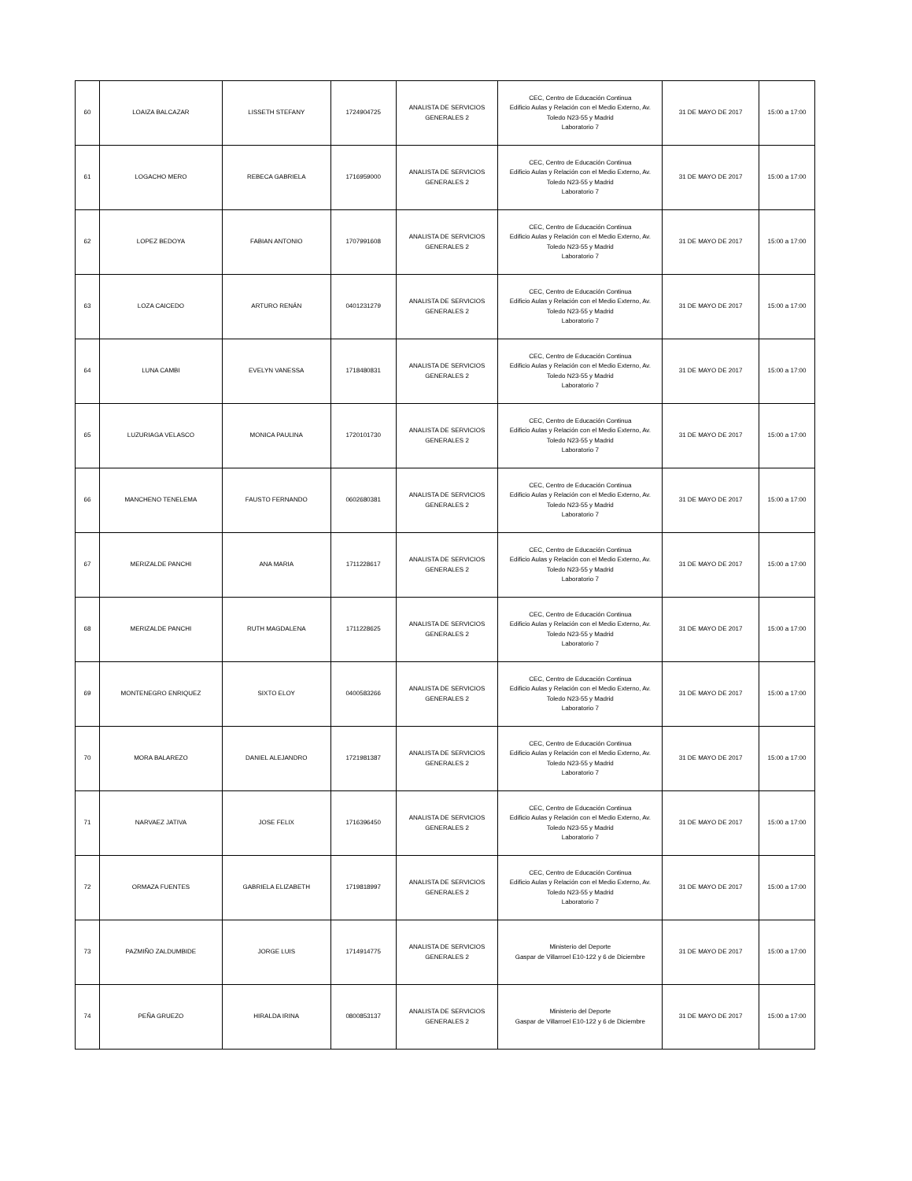| 60 | LOAIZA BALCAZAR | LISSETH STEFANY | 1724904725 | ANALISTA DE SERVICIOS GENERALES 2 | CEC, Centro de Educación Continua Edificio Aulas y Relación con el Medio Externo, Av. Toledo N23-55 y Madrid Laboratorio 7 | 31 DE MAYO DE 2017 | 15:00 a 17:00 |
| 61 | LOGACHO MERO | REBECA GABRIELA | 1716959000 | ANALISTA DE SERVICIOS GENERALES 2 | CEC, Centro de Educación Continua Edificio Aulas y Relación con el Medio Externo, Av. Toledo N23-55 y Madrid Laboratorio 7 | 31 DE MAYO DE 2017 | 15:00 a 17:00 |
| 62 | LOPEZ BEDOYA | FABIAN ANTONIO | 1707991608 | ANALISTA DE SERVICIOS GENERALES 2 | CEC, Centro de Educación Continua Edificio Aulas y Relación con el Medio Externo, Av. Toledo N23-55 y Madrid Laboratorio 7 | 31 DE MAYO DE 2017 | 15:00 a 17:00 |
| 63 | LOZA CAICEDO | ARTURO RENÁN | 0401231279 | ANALISTA DE SERVICIOS GENERALES 2 | CEC, Centro de Educación Continua Edificio Aulas y Relación con el Medio Externo, Av. Toledo N23-55 y Madrid Laboratorio 7 | 31 DE MAYO DE 2017 | 15:00 a 17:00 |
| 64 | LUNA CAMBI | EVELYN VANESSA | 1718480831 | ANALISTA DE SERVICIOS GENERALES 2 | CEC, Centro de Educación Continua Edificio Aulas y Relación con el Medio Externo, Av. Toledo N23-55 y Madrid Laboratorio 7 | 31 DE MAYO DE 2017 | 15:00 a 17:00 |
| 65 | LUZURIAGA VELASCO | MONICA PAULINA | 1720101730 | ANALISTA DE SERVICIOS GENERALES 2 | CEC, Centro de Educación Continua Edificio Aulas y Relación con el Medio Externo, Av. Toledo N23-55 y Madrid Laboratorio 7 | 31 DE MAYO DE 2017 | 15:00 a 17:00 |
| 66 | MANCHENO TENELEMA | FAUSTO FERNANDO | 0602680381 | ANALISTA DE SERVICIOS GENERALES 2 | CEC, Centro de Educación Continua Edificio Aulas y Relación con el Medio Externo, Av. Toledo N23-55 y Madrid Laboratorio 7 | 31 DE MAYO DE 2017 | 15:00 a 17:00 |
| 67 | MERIZALDE PANCHI | ANA MARIA | 1711228617 | ANALISTA DE SERVICIOS GENERALES 2 | CEC, Centro de Educación Continua Edificio Aulas y Relación con el Medio Externo, Av. Toledo N23-55 y Madrid Laboratorio 7 | 31 DE MAYO DE 2017 | 15:00 a 17:00 |
| 68 | MERIZALDE PANCHI | RUTH MAGDALENA | 1711228625 | ANALISTA DE SERVICIOS GENERALES 2 | CEC, Centro de Educación Continua Edificio Aulas y Relación con el Medio Externo, Av. Toledo N23-55 y Madrid Laboratorio 7 | 31 DE MAYO DE 2017 | 15:00 a 17:00 |
| 69 | MONTENEGRO ENRIQUEZ | SIXTO ELOY | 0400583266 | ANALISTA DE SERVICIOS GENERALES 2 | CEC, Centro de Educación Continua Edificio Aulas y Relación con el Medio Externo, Av. Toledo N23-55 y Madrid Laboratorio 7 | 31 DE MAYO DE 2017 | 15:00 a 17:00 |
| 70 | MORA BALAREZO | DANIEL ALEJANDRO | 1721981387 | ANALISTA DE SERVICIOS GENERALES 2 | CEC, Centro de Educación Continua Edificio Aulas y Relación con el Medio Externo, Av. Toledo N23-55 y Madrid Laboratorio 7 | 31 DE MAYO DE 2017 | 15:00 a 17:00 |
| 71 | NARVAEZ JATIVA | JOSE FELIX | 1716396450 | ANALISTA DE SERVICIOS GENERALES 2 | CEC, Centro de Educación Continua Edificio Aulas y Relación con el Medio Externo, Av. Toledo N23-55 y Madrid Laboratorio 7 | 31 DE MAYO DE 2017 | 15:00 a 17:00 |
| 72 | ORMAZA FUENTES | GABRIELA ELIZABETH | 1719818997 | ANALISTA DE SERVICIOS GENERALES 2 | CEC, Centro de Educación Continua Edificio Aulas y Relación con el Medio Externo, Av. Toledo N23-55 y Madrid Laboratorio 7 | 31 DE MAYO DE 2017 | 15:00 a 17:00 |
| 73 | PAZMIÑO ZALDUMBIDE | JORGE LUIS | 1714914775 | ANALISTA DE SERVICIOS GENERALES 2 | Ministerio del Deporte Gaspar de Villarroel E10-122 y 6 de Diciembre | 31 DE MAYO DE 2017 | 15:00 a 17:00 |
| 74 | PEÑA GRUEZO | HIRALDA IRINA | 0800853137 | ANALISTA DE SERVICIOS GENERALES 2 | Ministerio del Deporte Gaspar de Villarroel E10-122 y 6 de Diciembre | 31 DE MAYO DE 2017 | 15:00 a 17:00 |